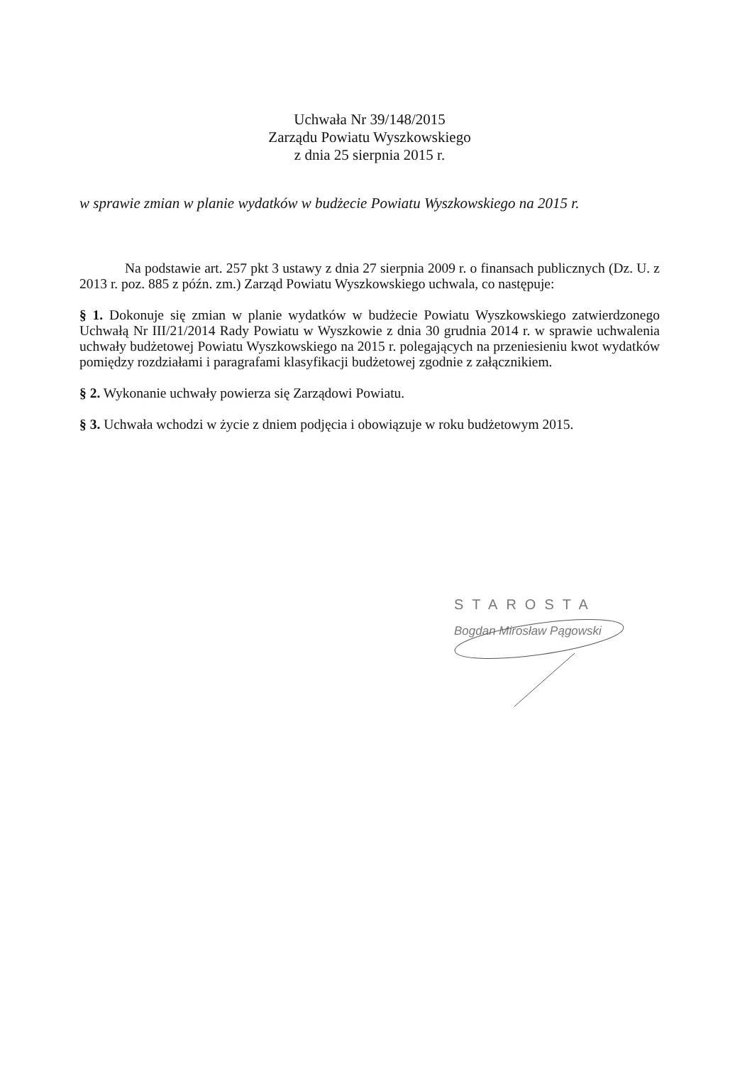Uchwała Nr 39/148/2015
Zarządu Powiatu Wyszkowskiego
z dnia 25 sierpnia 2015 r.
w sprawie zmian w planie wydatków w budżecie Powiatu Wyszkowskiego na 2015 r.
Na podstawie art. 257 pkt 3 ustawy z dnia 27 sierpnia 2009 r. o finansach publicznych (Dz. U. z 2013 r. poz. 885 z późn. zm.) Zarząd Powiatu Wyszkowskiego uchwala, co następuje:
§ 1. Dokonuje się zmian w planie wydatków w budżecie Powiatu Wyszkowskiego zatwierdzonego Uchwałą Nr III/21/2014 Rady Powiatu w Wyszkowie z dnia 30 grudnia 2014 r. w sprawie uchwalenia uchwały budżetowej Powiatu Wyszkowskiego na 2015 r. polegających na przeniesieniu kwot wydatków pomiędzy rozdziałami i paragrafami klasyfikacji budżetowej zgodnie z załącznikiem.
§ 2. Wykonanie uchwały powierza się Zarządowi Powiatu.
§ 3. Uchwała wchodzi w życie z dniem podjęcia i obowiązuje w roku budżetowym 2015.
STAROSTA
Bogdan Mirosław Pągowski